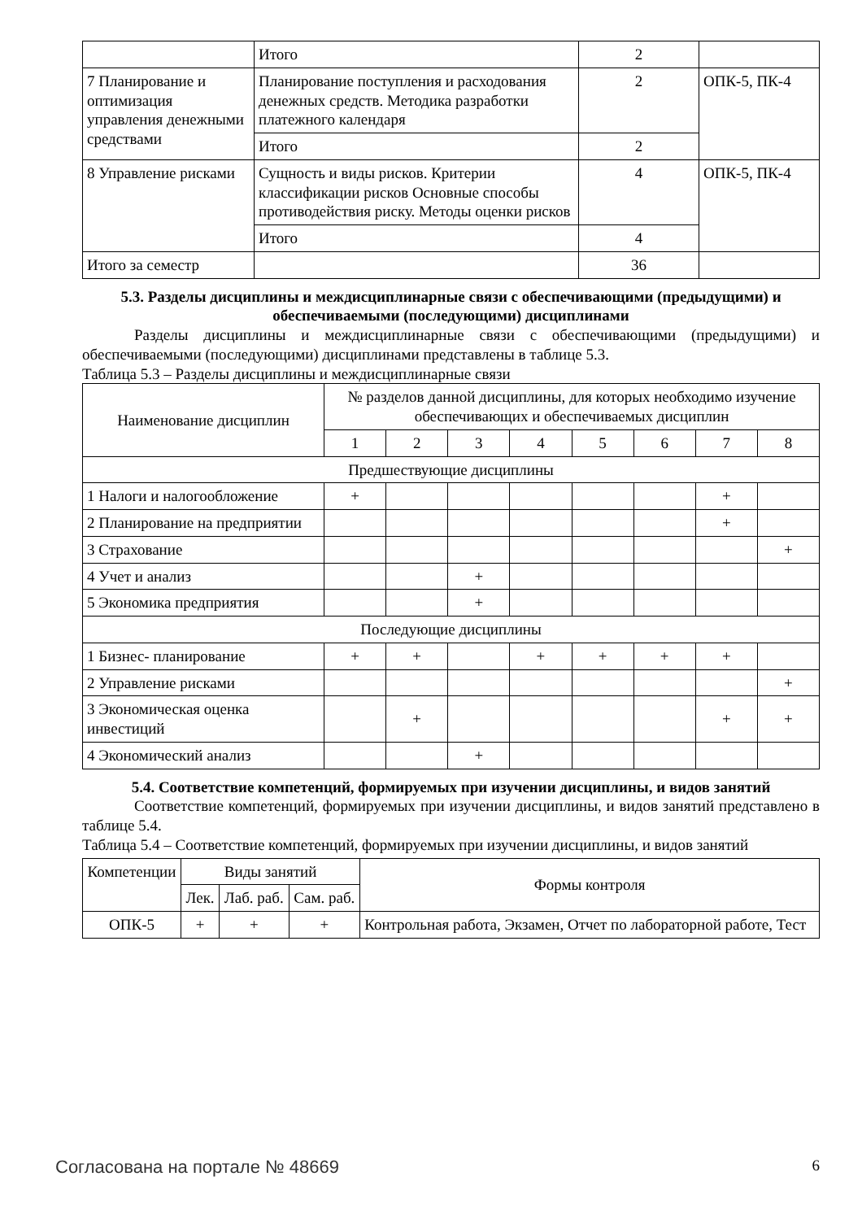| | Итого | 2 | |
| 7 Планирование и оптимизация управления денежными средствами | Планирование поступления и расходования денежных средств. Методика разработки платежного календаря | 2 | ОПК-5, ПК-4 |
| | Итого | 2 | |
| 8 Управление рисками | Сущность и виды рисков. Критерии классификации рисков Основные способы противодействия риску. Методы оценки рисков | 4 | ОПК-5, ПК-4 |
| | Итого | 4 | |
| Итого за семестр | | 36 | |
5.3. Разделы дисциплины и междисциплинарные связи с обеспечивающими (предыдущими) и обеспечиваемыми (последующими) дисциплинами
Разделы дисциплины и междисциплинарные связи с обеспечивающими (предыдущими) и обеспечиваемыми (последующими) дисциплинами представлены в таблице 5.3.
Таблица 5.3 – Разделы дисциплины и междисциплинарные связи
| Наименование дисциплин | № разделов данной дисциплины, для которых необходимо изучение обеспечивающих и обеспечиваемых дисциплин | | | | | | | |
| --- | --- | --- | --- | --- | --- | --- | --- | --- |
| | 1 | 2 | 3 | 4 | 5 | 6 | 7 | 8 |
| Предшествующие дисциплины | | | | | | | | |
| 1 Налоги и налогообложение | + | | | | | | + | |
| 2 Планирование на предприятии | | | | | | | + | |
| 3 Страхование | | | | | | | | + |
| 4 Учет и анализ | | | + | | | | | |
| 5 Экономика предприятия | | | + | | | | | |
| Последующие дисциплины | | | | | | | | |
| 1 Бизнес- планирование | + | + | | + | + | + | + | |
| 2 Управление рисками | | | | | | | | + |
| 3 Экономическая оценка инвестиций | | + | | | | | + | + |
| 4 Экономический анализ | | | + | | | | | |
5.4. Соответствие компетенций, формируемых при изучении дисциплины, и видов занятий
Соответствие компетенций, формируемых при изучении дисциплины, и видов занятий представлено в таблице 5.4.
Таблица 5.4 – Соответствие компетенций, формируемых при изучении дисциплины, и видов занятий
| Компетенции | Виды занятий | | | Формы контроля |
| --- | --- | --- | --- | --- |
| | Лек. | Лаб. раб. | Сам. раб. | |
| ОПК-5 | + | + | + | Контрольная работа, Экзамен, Отчет по лабораторной работе, Тест |
Согласована на портале № 48669 6